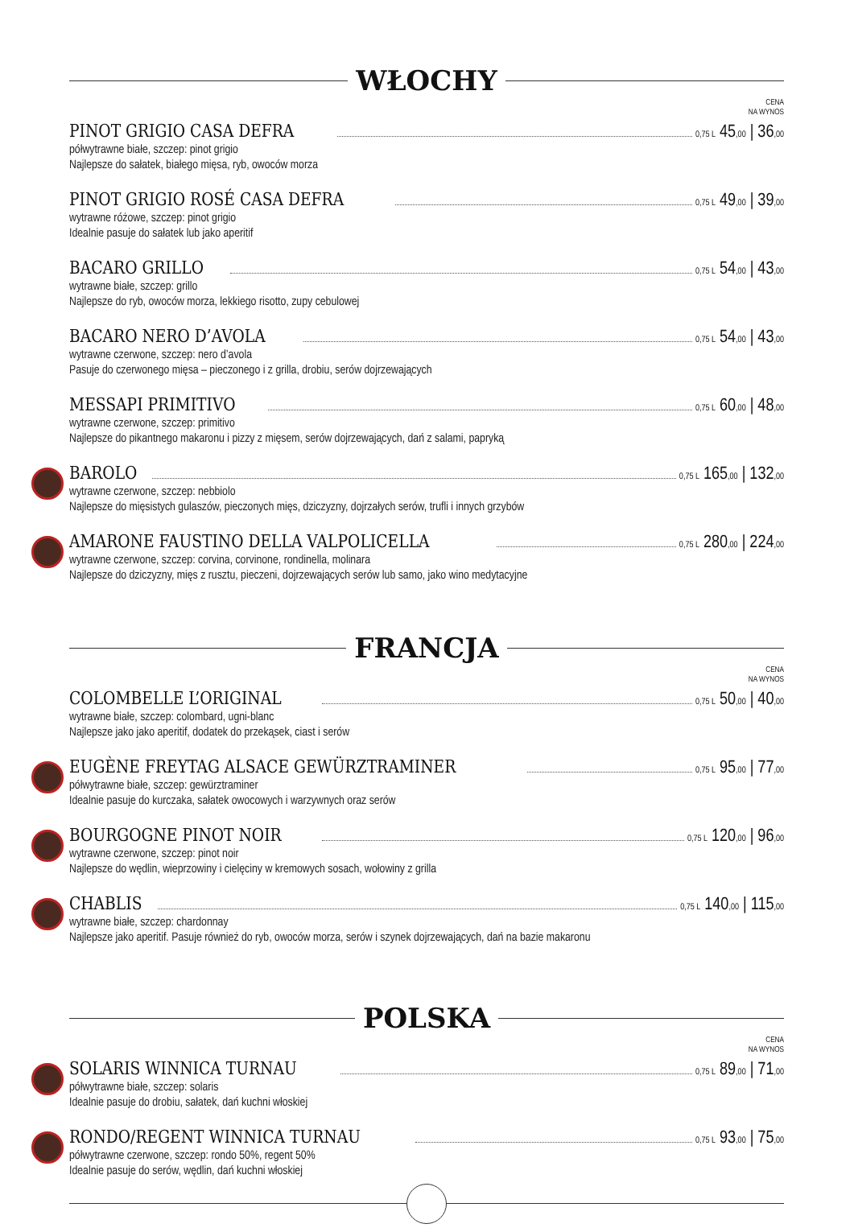WŁOCHY
CENA
NA WYNOS
PINOT GRIGIO CASA DEFRA 0,75 L 45,00 | 36,00
półwytrawne białe, szczep: pinot grigio
Najlepsze do sałatek, białego mięsa, ryb, owoców morza
PINOT GRIGIO ROSÉ CASA DEFRA 0,75 L 49,00 | 39,00
wytrawne różowe, szczep: pinot grigio
Idealnie pasuje do sałatek lub jako aperitif
BACARO GRILLO 0,75 L 54,00 | 43,00
wytrawne białe, szczep: grillo
Najlepsze do ryb, owoców morza, lekkiego risotto, zupy cebulowej
BACARO NERO D’AVOLA 0,75 L 54,00 | 43,00
wytrawne czerwone, szczep: nero d’avola
Pasuje do czerwonego mięsa – pieczonego i z grilla, drobiu, serów dojrzewających
MESSAPI PRIMITIVO 0,75 L 60,00 | 48,00
wytrawne czerwone, szczep: primitivo
Najlepsze do pikantnego makaronu i pizzy z mięsem, serów dojrzewających, dań z salami, papryką
BAROLO 0,75 L 165,00 | 132,00
wytrawne czerwone, szczep: nebbiolo
Najlepsze do mięsistych gulaszów, pieczonych mięs, dziczyzny, dojrzałych serów, trufli i innych grzybów
AMARONE FAUSTINO DELLA VALPOLICELLA 0,75 L 280,00 | 224,00
wytrawne czerwone, szczep: corvina, corvinone, rondinella, molinara
Najlepsze do dziczyzny, mięs z rusztu, pieczeni, dojrzewających serów lub samo, jako wino medytacyjne
FRANCJA
CENA
NA WYNOS
COLOMBELLE L’ORIGINAL 0,75 L 50,00 | 40,00
wytrawne białe, szczep: colombard, ugni-blanc
Najlepsze jako jako aperitif, dodatek do przekąsek, ciast i serów
EUGÈNE FREYTAG ALSACE GEWÜRZTRAMINER 0,75 L 95,00 | 77,00
półwytrawne białe, szczep: gewürztraminer
Idealnie pasuje do kurczaka, sałatek owocowych i warzywnych oraz serów
BOURGOGNE PINOT NOIR 0,75 L 120,00 | 96,00
wytrawne czerwone, szczep: pinot noir
Najlepsze do wędlin, wieprzowiny i cielęciny w kremowych sosach, wołowiny z grilla
CHABLIS 0,75 L 140,00 | 115,00
wytrawne białe, szczep: chardonnay
Najlepsze jako aperitif. Pasuje również do ryb, owoców morza, serów i szynek dojrzewających, dań na bazie makaronu
POLSKA
CENA
NA WYNOS
SOLARIS WINNICA TURNAU 0,75 L 89,00 | 71,00
półwytrawne białe, szczep: solaris
Idealnie pasuje do drobiu, sałatek, dań kuchni włoskiej
RONDO/REGENT WINNICA TURNAU 0,75 L 93,00 | 75,00
półwytrawne czerwone, szczep: rondo 50%, regent 50%
Idealnie pasuje do serów, wędlin, dań kuchni włoskiej